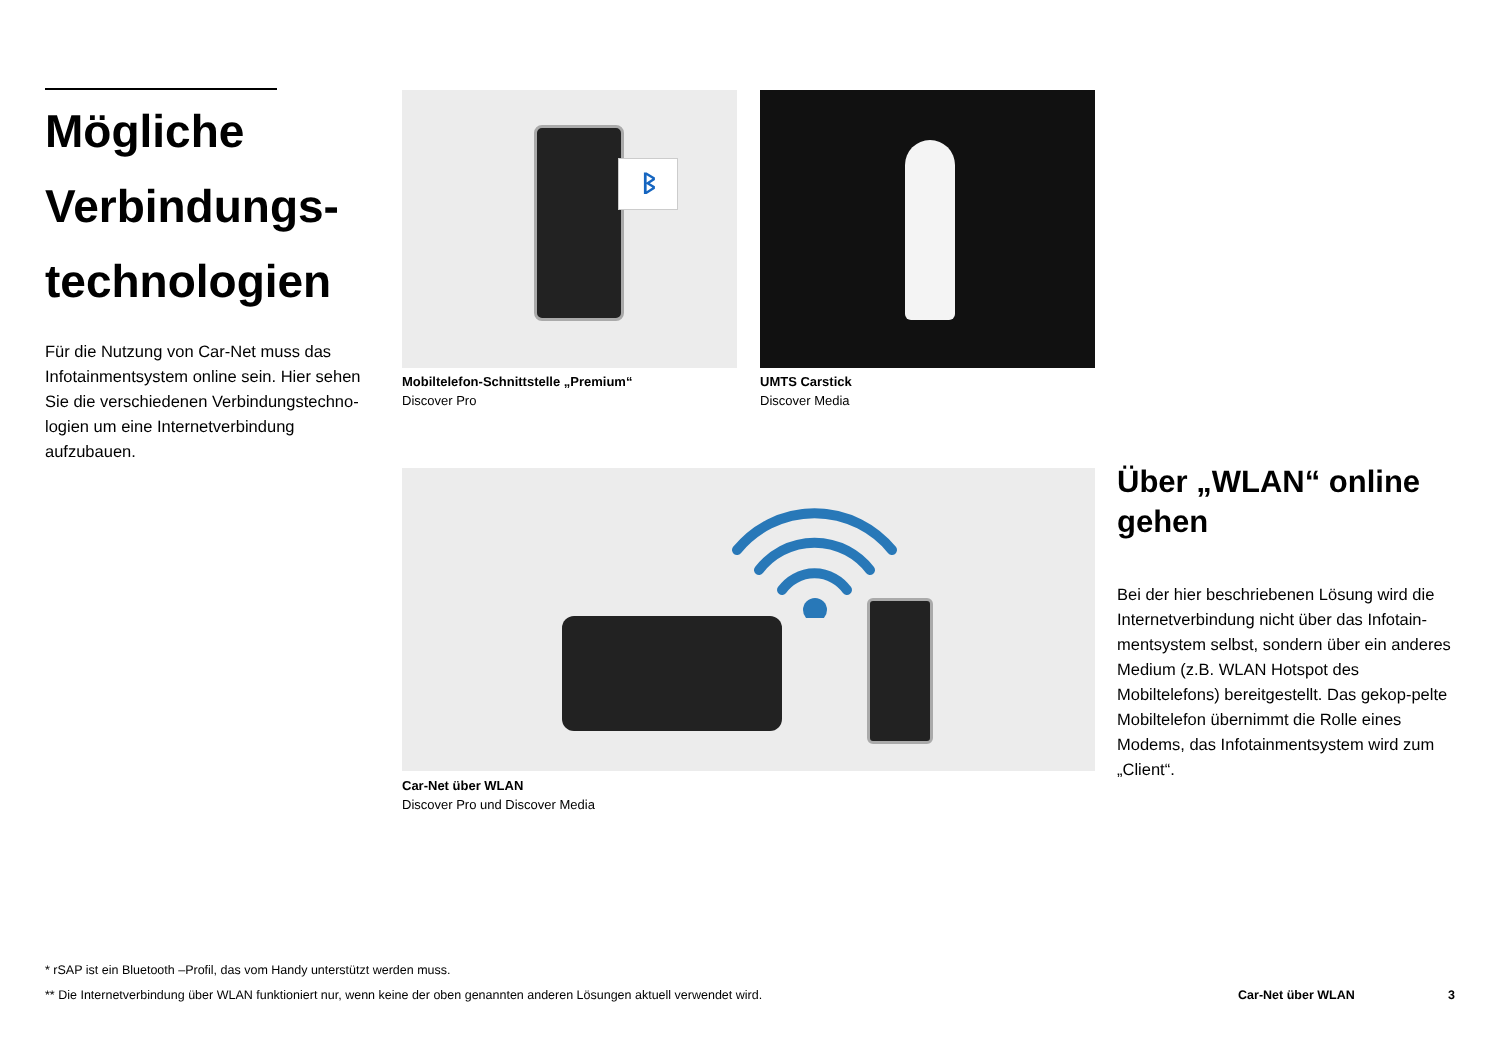Mögliche Verbindungs-technologien
Für die Nutzung von Car-Net muss das Infotainmentsystem online sein. Hier sehen Sie die verschiedenen Verbindungstechno-logien um eine Internetverbindung aufzubauen.
ᛒ
Mobiltelefon-Schnittstelle „Premium“Discover Pro
UMTS Carstick
Discover Media
Car-Net über WLAN
Discover Pro und Discover Media
Über „WLAN“ online gehen
Bei der hier beschriebenen Lösung wird die Internetverbindung nicht über das Infotain-mentsystem selbst, sondern über ein anderes Medium (z.B. WLAN Hotspot des Mobiltelefons) bereitgestellt. Das gekop-pelte Mobiltelefon übernimmt die Rolle eines Modems, das Infotainmentsystem wird zum „Client“.
* rSAP ist ein Bluetooth –Profil, das vom Handy unterstützt werden muss.
** Die Internetverbindung über WLAN funktioniert nur, wenn keine der oben genannten anderen Lösungen aktuell verwendet wird. Car-Net über WLAN 3